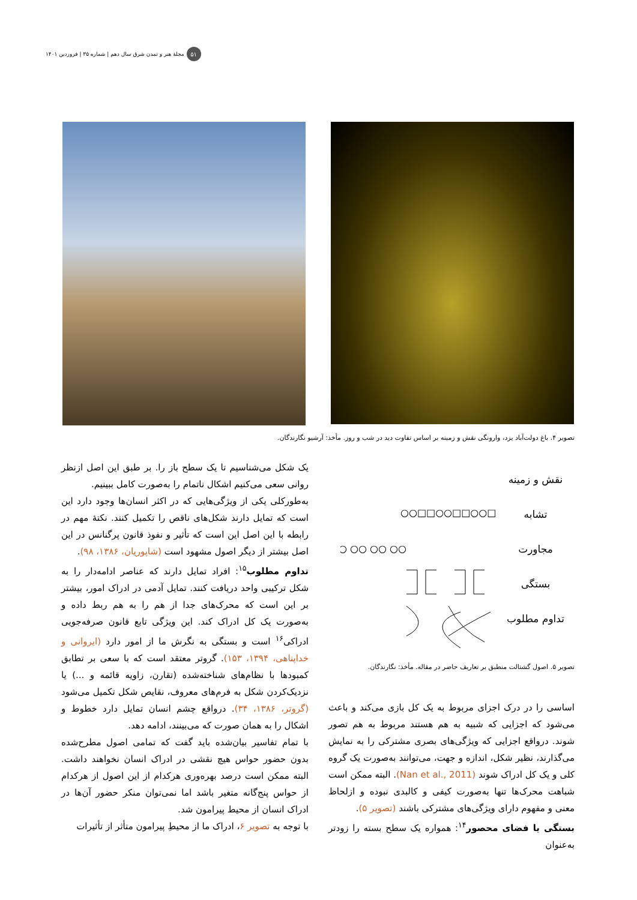۵۱ مجلهٔ هنر و تمدن شرق سال دهم | شماره ۳۵ | فروردین ۱۴۰۱
تصویر ۴. باغ دولت‌آباد یزد، وارونگی نقش و زمینه بر اساس تفاوت دید در شب و روز. مأخذ: آرشیو نگارندگان.
نقش و زمینه
تشابه
مجاورت
بستگی
تداوم مطلوب
○○□□○○□□○○□
○○ ○○ ○○ ○○
تصویر ۵. اصول گشتالت منطبق بر تعاریف حاضر در مقاله. مأخذ: نگارندگان.
اساسی را در درک اجزای مربوط به یک کل بازی می‌کند و باعث می‌شود که اجزایی که شبیه به هم هستند مربوط به هم تصور شوند. درواقع اجزایی که ویژگی‌های بصری مشترکی را به نمایش می‌گذارند، نظیر شکل، اندازه و جهت، می‌توانند به‌صورت یک گروه کلی و یک کل ادراک شوند (Nan et al., 2011). البته ممکن است شباهت محرک‌ها تنها به‌صورت کیفی و کالبدی نبوده و ازلحاظ معنی و مفهوم دارای ویژگی‌های مشترکی باشند (تصویر ۵).
بستگی یا فضای محصور<sup>۱۴</sup>: همواره یک سطح بسته را زودتر به‌عنوان
یک شکل می‌شناسیم تا یک سطح باز را. بر طبق این اصل ازنظر روانی سعی می‌کنیم اشکال ناتمام را به‌صورت کامل ببینیم.
به‌طورکلی یکی از ویژگی‌هایی که در اکثر انسان‌ها وجود دارد این است که تمایل دارند شکل‌های ناقص را تکمیل کنند. نکتهٔ مهم در رابطه با این اصل این است که تأثیر و نفوذ قانون پرگنانس در این اصل بیشتر از دیگر اصول مشهود است (شاپوریان، ۱۳۸۶، ۹۸).
تداوم مطلوب<sup>۱۵</sup>: افراد تمایل دارند که عناصر ادامه‌دار را به شکل ترکیبی واحد دریافت کنند. تمایل آدمی در ادراک امور، بیشتر بر این است که محرک‌های جدا از هم را به هم ربط داده و به‌صورت یک کل ادراک کند. این ویژگی تابع قانون صرفه‌جویی ادراکی<sup>۱۶</sup> است و بستگی به نگرش ما از امور دارد (ایروانی و خداپناهی، ۱۳۹۴، ۱۵۳). گروتر معتقد است که با سعی بر تطابق کمبودها با نظام‌های شناخته‌شده (تقارن، زاویه قائمه و ...) یا نزدیک‌کردن شکل به فرم‌های معروف، نقایص شکل تکمیل می‌شود (گروتر، ۱۳۸۶، ۳۴). درواقع چشم انسان تمایل دارد خطوط و اشکال را به همان صورت که می‌بینند، ادامه دهد.
با تمام تفاسیر بیان‌شده باید گفت که تمامی اصول مطرح‌شده بدون حضور حواس هیچ نقشی در ادراک انسان نخواهند داشت. البته ممکن است درصد بهره‌وری هرکدام از این اصول از هرکدام از حواس پنج‌گانه متغیر باشد اما نمی‌توان منکر حضور آن‌ها در ادراک انسان از محیط پیرامون شد.
با توجه به تصویر ۶، ادراک ما از محیطِ پیرامون متأثر از تأثیرات